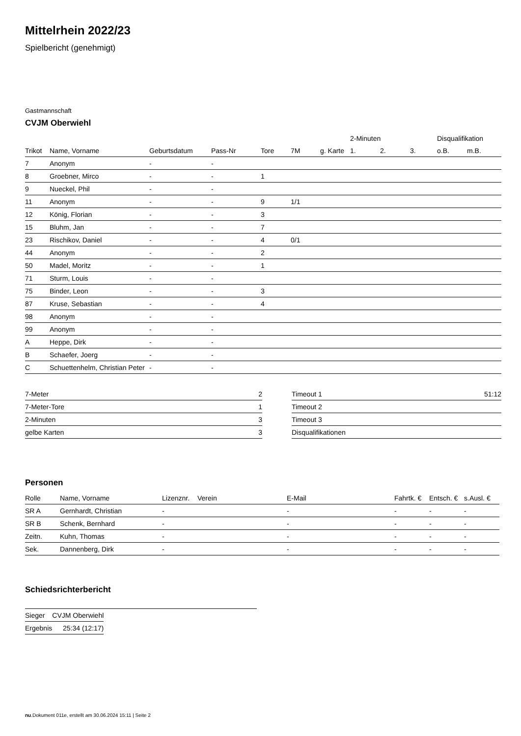Mittelrhein 2022/23
Spielbericht (genehmigt)
Gastmannschaft
CVJM Oberwiehl
| | | | | | | | 2-Minuten | | | Disqualifikation | |
| --- | --- | --- | --- | --- | --- | --- | --- | --- | --- | --- | --- |
| Trikot | Name, Vorname | Geburtsdatum | Pass-Nr | Tore | 7M | g. Karte | 1. | 2. | 3. | o.B. | m.B. |
| 7 | Anonym | - | - | | | | | | | | |
| 8 | Groebner, Mirco | - | - | 1 | | | | | | | |
| 9 | Nueckel, Phil | - | - | | | | | | | | |
| 11 | Anonym | - | - | 9 | 1/1 | | | | | | |
| 12 | König, Florian | - | - | 3 | | | | | | | |
| 15 | Bluhm, Jan | - | - | 7 | | | | | | | |
| 23 | Rischikov, Daniel | - | - | 4 | 0/1 | | | | | | |
| 44 | Anonym | - | - | 2 | | | | | | | |
| 50 | Madel, Moritz | - | - | 1 | | | | | | | |
| 71 | Sturm, Louis | - | - | | | | | | | | |
| 75 | Binder, Leon | - | - | 3 | | | | | | | |
| 87 | Kruse, Sebastian | - | - | 4 | | | | | | | |
| 98 | Anonym | - | - | | | | | | | | |
| 99 | Anonym | - | - | | | | | | | | |
| A | Heppe, Dirk | - | - | | | | | | | | |
| B | Schaefer, Joerg | - | - | | | | | | | | |
| C | Schuettenhelm, Christian Peter | - | - | | | | | | | | |
| 7-Meter | 2 |
| 7-Meter-Tore | 1 |
| 2-Minuten | 3 |
| gelbe Karten | 3 |
| Timeout 1 | 51:12 |
| Timeout 2 | |
| Timeout 3 | |
| Disqualifikationen | |
Personen
| Rolle | Name, Vorname | Lizenznr. | Verein | E-Mail | Fahrtk. € | Entsch. € | s.Ausl. € |
| --- | --- | --- | --- | --- | --- | --- | --- |
| SR A | Gernhardt, Christian | - | | - | - | - | - |
| SR B | Schenk, Bernhard | - | | - | - | - | - |
| Zeitn. | Kuhn, Thomas | - | | - | - | - | - |
| Sek. | Dannenberg, Dirk | - | | - | - | - | - |
Schiedsrichterbericht
| Sieger | CVJM Oberwiehl |
| Ergebnis | 25:34 (12:17) |
nu.Dokument 011e, erstellt am 30.06.2024 15:11 | Seite 2